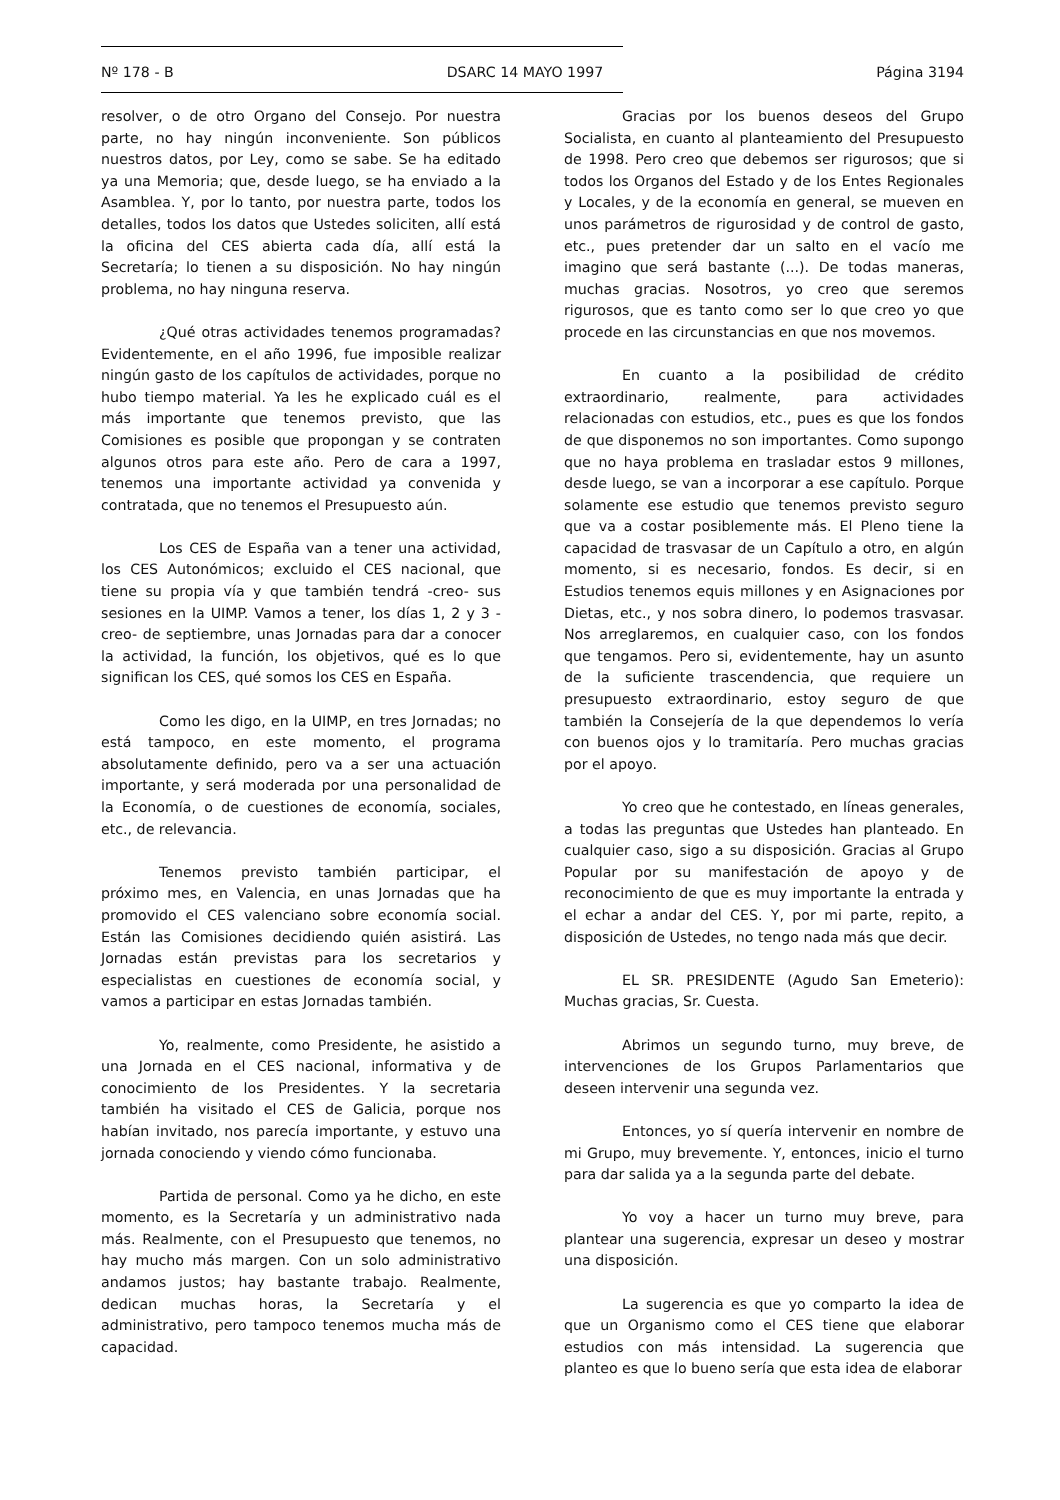Nº 178 - B DSARC 14 MAYO 1997 Página 3194
resolver, o de otro Organo del Consejo. Por nuestra parte, no hay ningún inconveniente. Son públicos nuestros datos, por Ley, como se sabe. Se ha editado ya una Memoria; que, desde luego, se ha enviado a la Asamblea. Y, por lo tanto, por nuestra parte, todos los detalles, todos los datos que Ustedes soliciten, allí está la oficina del CES abierta cada día, allí está la Secretaría; lo tienen a su disposición. No hay ningún problema, no hay ninguna reserva.
¿Qué otras actividades tenemos programadas? Evidentemente, en el año 1996, fue imposible realizar ningún gasto de los capítulos de actividades, porque no hubo tiempo material. Ya les he explicado cuál es el más importante que tenemos previsto, que las Comisiones es posible que propongan y se contraten algunos otros para este año. Pero de cara a 1997, tenemos una importante actividad ya convenida y contratada, que no tenemos el Presupuesto aún.
Los CES de España van a tener una actividad, los CES Autonómicos; excluido el CES nacional, que tiene su propia vía y que también tendrá -creo- sus sesiones en la UIMP. Vamos a tener, los días 1, 2 y 3 -creo- de septiembre, unas Jornadas para dar a conocer la actividad, la función, los objetivos, qué es lo que significan los CES, qué somos los CES en España.
Como les digo, en la UIMP, en tres Jornadas; no está tampoco, en este momento, el programa absolutamente definido, pero va a ser una actuación importante, y será moderada por una personalidad de la Economía, o de cuestiones de economía, sociales, etc., de relevancia.
Tenemos previsto también participar, el próximo mes, en Valencia, en unas Jornadas que ha promovido el CES valenciano sobre economía social. Están las Comisiones decidiendo quién asistirá. Las Jornadas están previstas para los secretarios y especialistas en cuestiones de economía social, y vamos a participar en estas Jornadas también.
Yo, realmente, como Presidente, he asistido a una Jornada en el CES nacional, informativa y de conocimiento de los Presidentes. Y la secretaria también ha visitado el CES de Galicia, porque nos habían invitado, nos parecía importante, y estuvo una jornada conociendo y viendo cómo funcionaba.
Partida de personal. Como ya he dicho, en este momento, es la Secretaría y un administrativo nada más. Realmente, con el Presupuesto que tenemos, no hay mucho más margen. Con un solo administrativo andamos justos; hay bastante trabajo. Realmente, dedican muchas horas, la Secretaría y el administrativo, pero tampoco tenemos mucha más de capacidad.
Gracias por los buenos deseos del Grupo Socialista, en cuanto al planteamiento del Presupuesto de 1998. Pero creo que debemos ser rigurosos; que si todos los Organos del Estado y de los Entes Regionales y Locales, y de la economía en general, se mueven en unos parámetros de rigurosidad y de control de gasto, etc., pues pretender dar un salto en el vacío me imagino que será bastante (...). De todas maneras, muchas gracias. Nosotros, yo creo que seremos rigurosos, que es tanto como ser lo que creo yo que procede en las circunstancias en que nos movemos.
En cuanto a la posibilidad de crédito extraordinario, realmente, para actividades relacionadas con estudios, etc., pues es que los fondos de que disponemos no son importantes. Como supongo que no haya problema en trasladar estos 9 millones, desde luego, se van a incorporar a ese capítulo. Porque solamente ese estudio que tenemos previsto seguro que va a costar posiblemente más. El Pleno tiene la capacidad de trasvasar de un Capítulo a otro, en algún momento, si es necesario, fondos. Es decir, si en Estudios tenemos equis millones y en Asignaciones por Dietas, etc., y nos sobra dinero, lo podemos trasvasar. Nos arreglaremos, en cualquier caso, con los fondos que tengamos. Pero si, evidentemente, hay un asunto de la suficiente trascendencia, que requiere un presupuesto extraordinario, estoy seguro de que también la Consejería de la que dependemos lo vería con buenos ojos y lo tramitaría. Pero muchas gracias por el apoyo.
Yo creo que he contestado, en líneas generales, a todas las preguntas que Ustedes han planteado. En cualquier caso, sigo a su disposición. Gracias al Grupo Popular por su manifestación de apoyo y de reconocimiento de que es muy importante la entrada y el echar a andar del CES. Y, por mi parte, repito, a disposición de Ustedes, no tengo nada más que decir.
EL SR. PRESIDENTE (Agudo San Emeterio): Muchas gracias, Sr. Cuesta.
Abrimos un segundo turno, muy breve, de intervenciones de los Grupos Parlamentarios que deseen intervenir una segunda vez.
Entonces, yo sí quería intervenir en nombre de mi Grupo, muy brevemente. Y, entonces, inicio el turno para dar salida ya a la segunda parte del debate.
Yo voy a hacer un turno muy breve, para plantear una sugerencia, expresar un deseo y mostrar una disposición.
La sugerencia es que yo comparto la idea de que un Organismo como el CES tiene que elaborar estudios con más intensidad. La sugerencia que planteo es que lo bueno sería que esta idea de elaborar